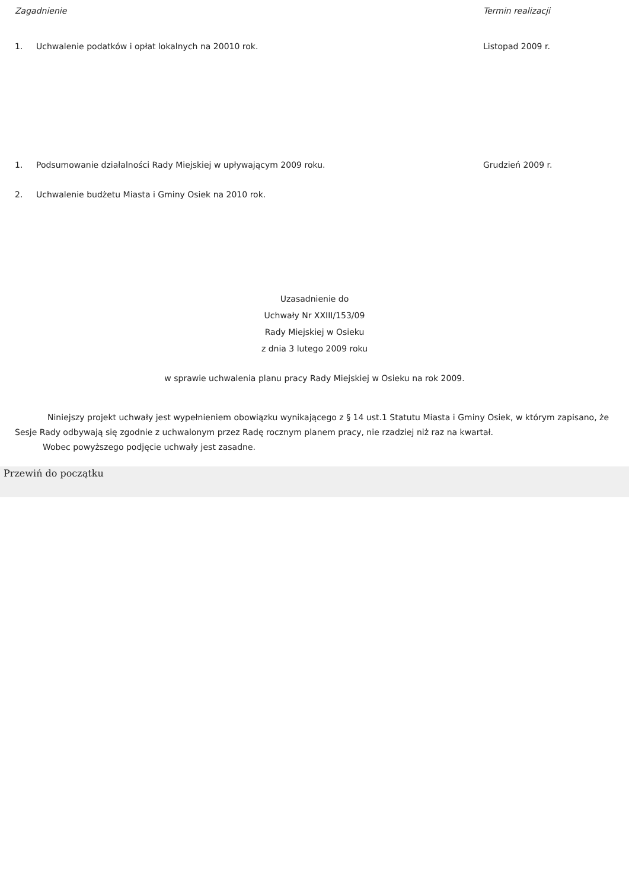| Zagadnienie | | Termin realizacji |
| 1. | Uchwalenie podatków i opłat lokalnych na 20010 rok. | Listopad 2009 r. |
| 1. | Podsumowanie działalności Rady Miejskiej w upływającym 2009 roku. | Grudzień 2009 r. |
| 2. | Uchwalenie budżetu Miasta i Gminy Osiek na 2010 rok. | |
Uzasadnienie do
Uchwały Nr XXIII/153/09
Rady Miejskiej w Osieku
z dnia 3 lutego 2009 roku
w sprawie uchwalenia planu pracy Rady Miejskiej w Osieku na rok 2009.
Niniejszy projekt uchwały jest wypełnieniem obowiązku wynikającego z § 14 ust.1 Statutu Miasta i Gminy Osiek, w którym zapisano, że Sesje Rady odbywają się zgodnie z uchwalonym przez Radę rocznym planem pracy, nie rzadziej niż raz na kwartał.
Wobec powyższego podjęcie uchwały jest zasadne.
Przewiń do początku